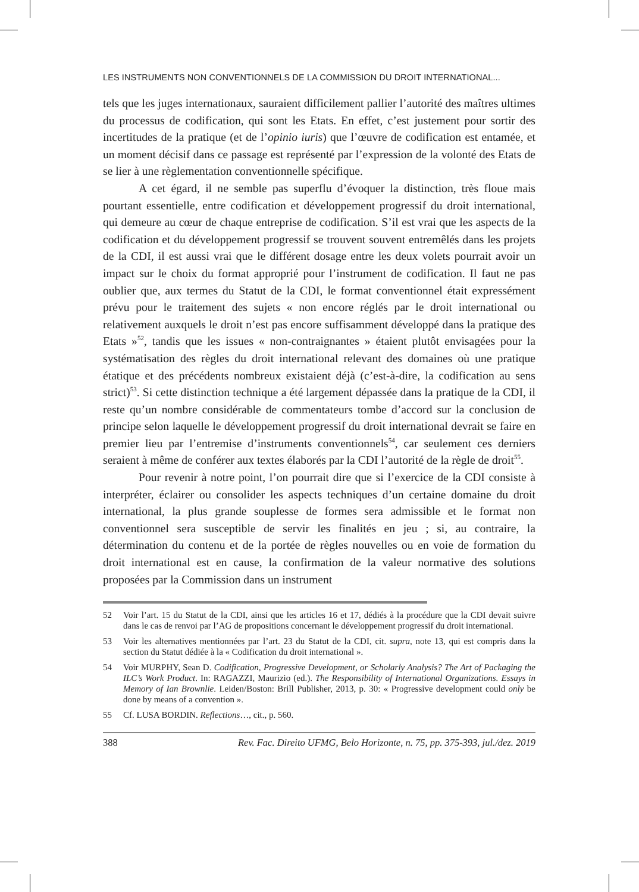LES INSTRUMENTS NON CONVENTIONNELS DE LA COMMISSION DU DROIT INTERNATIONAL...
tels que les juges internationaux, sauraient difficilement pallier l’autorité des maîtres ultimes du processus de codification, qui sont les Etats. En effet, c’est justement pour sortir des incertitudes de la pratique (et de l’opinio iuris) que l’œuvre de codification est entamée, et un moment décisif dans ce passage est représenté par l’expression de la volonté des Etats de se lier à une règlementation conventionnelle spécifique.
A cet égard, il ne semble pas superflu d’évoquer la distinction, très floue mais pourtant essentielle, entre codification et développement progressif du droit international, qui demeure au cœur de chaque entreprise de codification. S’il est vrai que les aspects de la codification et du développement progressif se trouvent souvent entremêlés dans les projets de la CDI, il est aussi vrai que le différent dosage entre les deux volets pourrait avoir un impact sur le choix du format approprié pour l’instrument de codification. Il faut ne pas oublier que, aux termes du Statut de la CDI, le format conventionnel était expressément prévu pour le traitement des sujets « non encore réglés par le droit international ou relativement auxquels le droit n’est pas encore suffisamment développé dans la pratique des Etats »<sup>52</sup>, tandis que les issues « non-contraignantes » étaient plutôt envisagées pour la systématisation des règles du droit international relevant des domaines où une pratique étatique et des précédents nombreux existaient déjà (c’est-à-dire, la codification au sens strict)<sup>53</sup>. Si cette distinction technique a été largement dépassée dans la pratique de la CDI, il reste qu’un nombre considérable de commentateurs tombe d’accord sur la conclusion de principe selon laquelle le développement progressif du droit international devrait se faire en premier lieu par l’entremise d’instruments conventionnels<sup>54</sup>, car seulement ces derniers seraient à même de conférer aux textes élaborés par la CDI l’autorité de la règle de droit<sup>55</sup>.
Pour revenir à notre point, l’on pourrait dire que si l’exercice de la CDI consiste à interpréter, éclairer ou consolider les aspects techniques d’un certaine domaine du droit international, la plus grande souplesse de formes sera admissible et le format non conventionnel sera susceptible de servir les finalités en jeu ; si, au contraire, la détermination du contenu et de la portée de règles nouvelles ou en voie de formation du droit international est en cause, la confirmation de la valeur normative des solutions proposées par la Commission dans un instrument
52 Voir l’art. 15 du Statut de la CDI, ainsi que les articles 16 et 17, dédiés à la procédure que la CDI devait suivre dans le cas de renvoi par l’AG de propositions concernant le développement progressif du droit international.
53 Voir les alternatives mentionnées par l’art. 23 du Statut de la CDI, cit. supra, note 13, qui est compris dans la section du Statut dédiée à la « Codification du droit international ».
54 Voir MURPHY, Sean D. Codification, Progressive Development, or Scholarly Analysis? The Art of Packaging the ILC’s Work Product. In: RAGAZZI, Maurizio (ed.). The Responsibility of International Organizations. Essays in Memory of Ian Brownlie. Leiden/Boston: Brill Publisher, 2013, p. 30: « Progressive development could only be done by means of a convention ».
55 Cf. LUSA BORDIN. Reflections…, cit., p. 560.
388 Rev. Fac. Direito UFMG, Belo Horizonte, n. 75, pp. 375-393, jul./dez. 2019